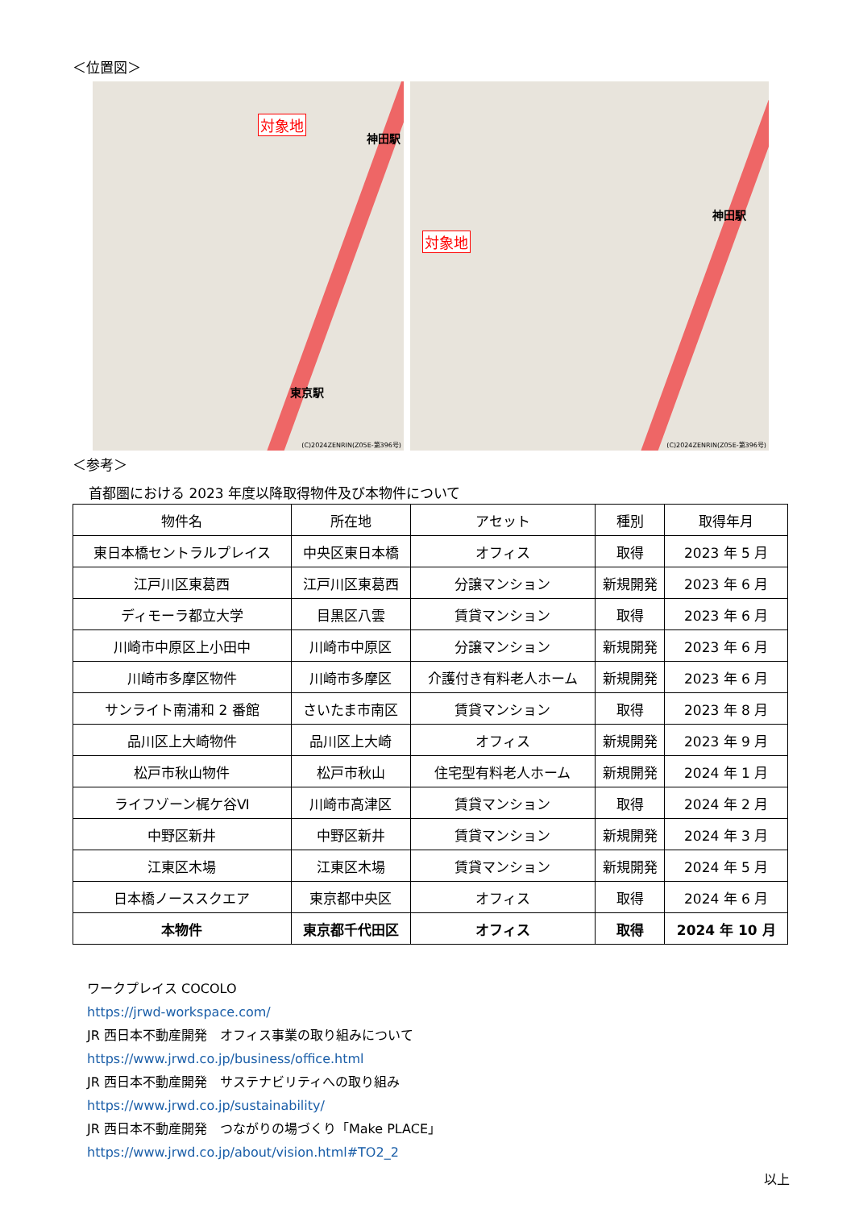＜位置図＞
対象地
神田駅
東京駅
(C)2024ZENRIN(Z05E-第396号)
対象地
神田駅
(C)2024ZENRIN(Z05E-第396号)
＜参考＞
首都圏における 2023 年度以降取得物件及び本物件について
| 物件名 | 所在地 | アセット | 種別 | 取得年月 |
| --- | --- | --- | --- | --- |
| 東日本橋セントラルプレイス | 中央区東日本橋 | オフィス | 取得 | 2023 年 5 月 |
| 江戸川区東葛西 | 江戸川区東葛西 | 分譲マンション | 新規開発 | 2023 年 6 月 |
| ディモーラ都立大学 | 目黒区八雲 | 賃貸マンション | 取得 | 2023 年 6 月 |
| 川崎市中原区上小田中 | 川崎市中原区 | 分譲マンション | 新規開発 | 2023 年 6 月 |
| 川崎市多摩区物件 | 川崎市多摩区 | 介護付き有料老人ホーム | 新規開発 | 2023 年 6 月 |
| サンライト南浦和 2 番館 | さいたま市南区 | 賃貸マンション | 取得 | 2023 年 8 月 |
| 品川区上大崎物件 | 品川区上大崎 | オフィス | 新規開発 | 2023 年 9 月 |
| 松戸市秋山物件 | 松戸市秋山 | 住宅型有料老人ホーム | 新規開発 | 2024 年 1 月 |
| ライフゾーン梶ケ谷Ⅵ | 川崎市高津区 | 賃貸マンション | 取得 | 2024 年 2 月 |
| 中野区新井 | 中野区新井 | 賃貸マンション | 新規開発 | 2024 年 3 月 |
| 江東区木場 | 江東区木場 | 賃貸マンション | 新規開発 | 2024 年 5 月 |
| 日本橋ノーススクエア | 東京都中央区 | オフィス | 取得 | 2024 年 6 月 |
| 本物件 | 東京都千代田区 | オフィス | 取得 | 2024 年 10 月 |
ワークプレイス COCOLO
https://jrwd-workspace.com/
JR 西日本不動産開発　オフィス事業の取り組みについて
https://www.jrwd.co.jp/business/office.html
JR 西日本不動産開発　サステナビリティへの取り組み
https://www.jrwd.co.jp/sustainability/
JR 西日本不動産開発　つながりの場づくり「Make PLACE」
https://www.jrwd.co.jp/about/vision.html#TO2_2
以上